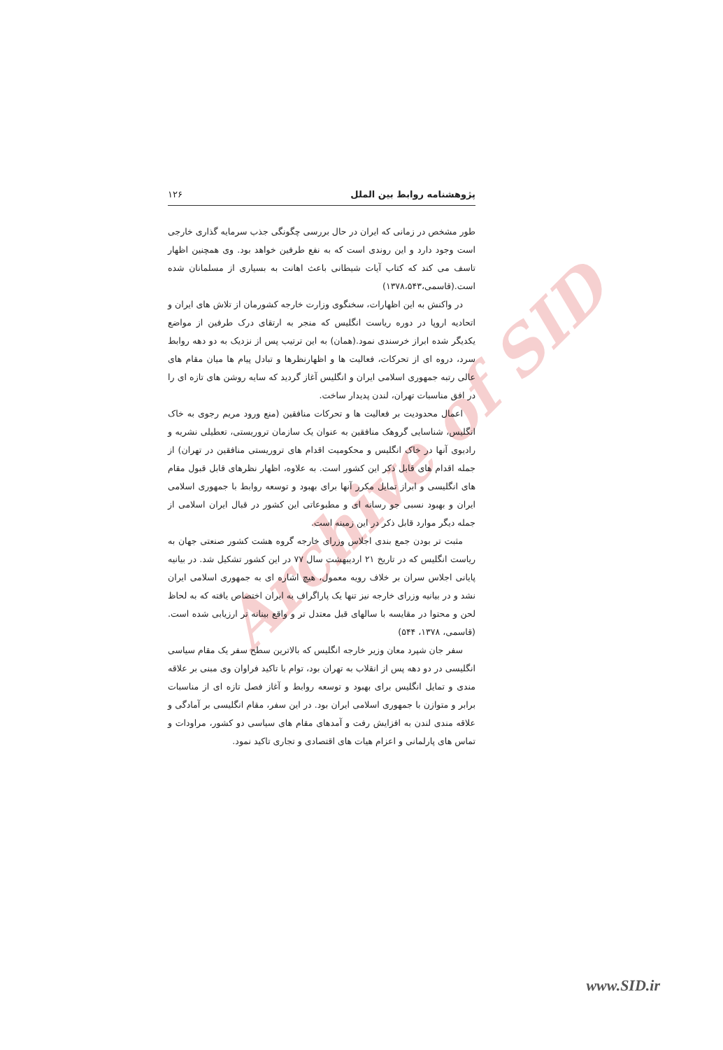Archive of SID
پژوهشنامه روابط بین الملل ۱۲۶
طور مشخص در زمانی که ایران در حال بررسی چگونگی جذب سرمایه گذاری خارجی است وجود دارد و این روندی است که به نفع طرفین خواهد بود. وی همچنین اظهار تاسف می کند که کتاب آیات شیطانی باعث اهانت به بسیاری از مسلمانان شده است.(قاسمی،۱۳۷۸،۵۴۳)
در واکنش به این اظهارات، سخنگوی وزارت خارجه کشورمان از تلاش های ایران و اتحادیه اروپا در دوره ریاست انگلیس که منجر به ارتقای درک طرفین از مواضع یکدیگر شده ابراز خرسندی نمود.(همان) به این ترتیب پس از نزدیک به دو دهه روابط سرد، دروه ای از تحرکات، فعالیت ها و اظهارنظرها و تبادل پیام ها میان مقام های عالی رتبه جمهوری اسلامی ایران و انگلیس آغاز گردید که سایه روشن های تازه ای را در افق مناسبات تهران، لندن پدیدار ساخت.
اعمال محدودیت بر فعالیت ها و تحرکات منافقین (منع ورود مریم رجوی به خاک انگلیس، شناسایی گروهک منافقین به عنوان یک سازمان تروریستی، تعطیلی نشریه و رادیوی آنها در خاک انگلیس و محکومیت اقدام های تروریستی منافقین در تهران) از جمله اقدام های قابل ذکر این کشور است. به علاوه، اظهار نظرهای قابل قبول مقام های انگلیسی و ابراز تمایل مکرر آنها برای بهبود و توسعه روابط با جمهوری اسلامی ایران و بهبود نسبی جو رسانه ای و مطبوعاتی این کشور در قبال ایران اسلامی از جمله دیگر موارد قابل ذکر در این زمینه است.
مثبت تر بودن جمع بندی اجلاس وزرای خارجه گروه هشت کشور صنعتی جهان به ریاست انگلیس که در تاریخ ۲۱ اردیبهشت سال ۷۷ در این کشور تشکیل شد. در بیانیه پایانی اجلاس سران بر خلاف رویه معمول، هیچ اشاره ای به جمهوری اسلامی ایران نشد و در بیانیه وزرای خارجه نیز تنها یک پاراگراف به ایران اختصاص یافته که به لحاظ لحن و محتوا در مقایسه با سالهای قبل معتدل تر و واقع بینانه تر ارزیابی شده است.(قاسمی، ۱۳۷۸، ۵۴۴)
سفر جان شپرد معان وزیر خارجه انگلیس که بالاترین سطح سفر یک مقام سیاسی انگلیسی در دو دهه پس از انقلاب به تهران بود، توام با تاکید فراوان وی مبنی بر علاقه مندی و تمایل انگلیس برای بهبود و توسعه روابط و آغاز فصل تازه ای از مناسبات برابر و متوازن با جمهوری اسلامی ایران بود. در این سفر، مقام انگلیسی بر آمادگی و علاقه مندی لندن به افزایش رفت و آمدهای مقام های سیاسی دو کشور، مراودات و تماس های پارلمانی و اعزام هیات های اقتصادی و تجاری تاکید نمود.
www.SID.ir